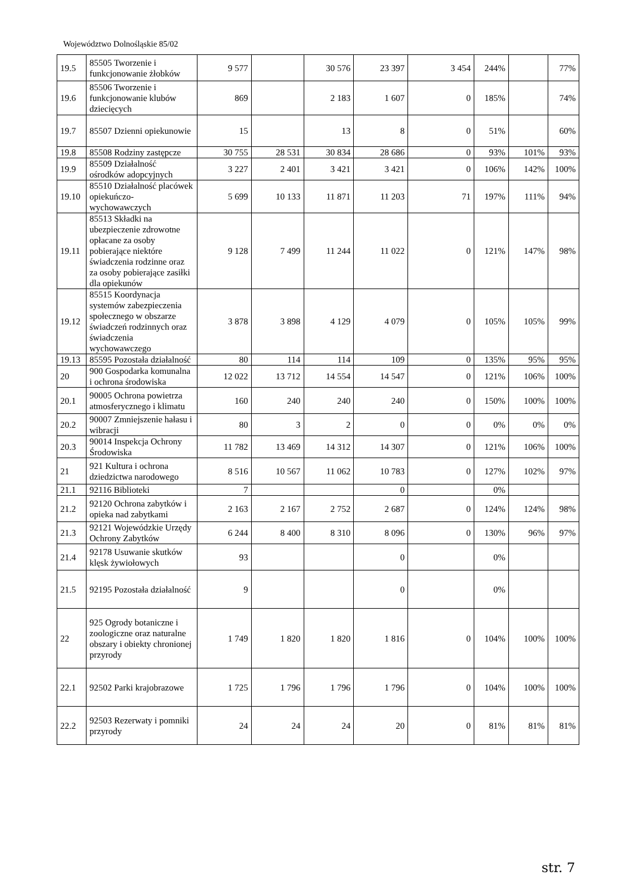Województwo Dolnośląskie 85/02
| 19.5 | 85505 Tworzenie i funkcjonowanie żłobków | 9 577 | | 30 576 | 23 397 | 3 454 | 244% | | 77% |
| 19.6 | 85506 Tworzenie i funkcjonowanie klubów dziecięcych | 869 | | 2 183 | 1 607 | 0 | 185% | | 74% |
| 19.7 | 85507 Dzienni opiekunowie | 15 | | 13 | 8 | 0 | 51% | | 60% |
| 19.8 | 85508 Rodziny zastępcze | 30 755 | 28 531 | 30 834 | 28 686 | 0 | 93% | 101% | 93% |
| 19.9 | 85509 Działalność ośrodków adopcyjnych | 3 227 | 2 401 | 3 421 | 3 421 | 0 | 106% | 142% | 100% |
| 19.10 | 85510 Działalność placówek opiekuńczo-wychowawczych | 5 699 | 10 133 | 11 871 | 11 203 | 71 | 197% | 111% | 94% |
| 19.11 | 85513 Składki na ubezpieczenie zdrowotne opłacane za osoby pobierające niektóre świadczenia rodzinne oraz za osoby pobierające zasiłki dla opiekunów | 9 128 | 7 499 | 11 244 | 11 022 | 0 | 121% | 147% | 98% |
| 19.12 | 85515 Koordynacja systemów zabezpieczenia społecznego w obszarze świadczeń rodzinnych oraz świadczenia wychowawczego | 3 878 | 3 898 | 4 129 | 4 079 | 0 | 105% | 105% | 99% |
| 19.13 | 85595 Pozostała działalność | 80 | 114 | 114 | 109 | 0 | 135% | 95% | 95% |
| 20 | 900 Gospodarka komunalna i ochrona środowiska | 12 022 | 13 712 | 14 554 | 14 547 | 0 | 121% | 106% | 100% |
| 20.1 | 90005 Ochrona powietrza atmosferycznego i klimatu | 160 | 240 | 240 | 240 | 0 | 150% | 100% | 100% |
| 20.2 | 90007 Zmniejszenie hałasu i wibracji | 80 | 3 | 2 | 0 | 0 | 0% | 0% | 0% |
| 20.3 | 90014 Inspekcja Ochrony Środowiska | 11 782 | 13 469 | 14 312 | 14 307 | 0 | 121% | 106% | 100% |
| 21 | 921 Kultura i ochrona dziedzictwa narodowego | 8 516 | 10 567 | 11 062 | 10 783 | 0 | 127% | 102% | 97% |
| 21.1 | 92116 Biblioteki | 7 | | | 0 | | 0% | | |
| 21.2 | 92120 Ochrona zabytków i opieka nad zabytkami | 2 163 | 2 167 | 2 752 | 2 687 | 0 | 124% | 124% | 98% |
| 21.3 | 92121 Wojewódzkie Urzędy Ochrony Zabytków | 6 244 | 8 400 | 8 310 | 8 096 | 0 | 130% | 96% | 97% |
| 21.4 | 92178 Usuwanie skutków klęsk żywiołowych | 93 | | | 0 | | 0% | | |
| 21.5 | 92195 Pozostała działalność | 9 | | | 0 | | 0% | | |
| 22 | 925 Ogrody botaniczne i zoologiczne oraz naturalne obszary i obiekty chronionej przyrody | 1 749 | 1 820 | 1 820 | 1 816 | 0 | 104% | 100% | 100% |
| 22.1 | 92502 Parki krajobrazowe | 1 725 | 1 796 | 1 796 | 1 796 | 0 | 104% | 100% | 100% |
| 22.2 | 92503 Rezerwaty i pomniki przyrody | 24 | 24 | 24 | 20 | 0 | 81% | 81% | 81% |
str. 7